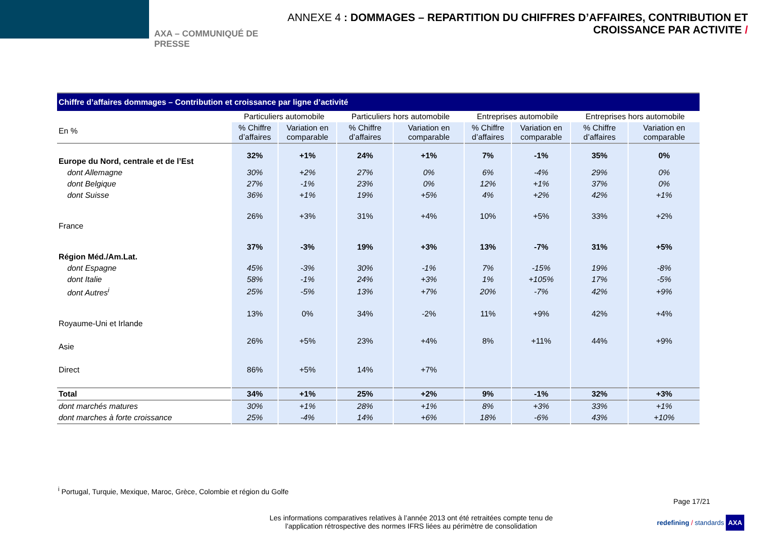AXA – COMMUNIQUÉ DE PRESSE
ANNEXE 4 : DOMMAGES – REPARTITION DU CHIFFRES D’AFFAIRES, CONTRIBUTION ET CROISSANCE PAR ACTIVITE /
| Chiffre d’affaires dommages – Contribution et croissance par ligne d’activité | | | | | | | | |
| En % | Particuliers automobile | | Particuliers hors automobile | | Entreprises automobile | | Entreprises hors automobile | |
| | % Chiffre d’affaires | Variation en comparable | % Chiffre d’affaires | Variation en comparable | % Chiffre d’affaires | Variation en comparable | % Chiffre d’affaires | Variation en comparable |
| Europe du Nord, centrale et de l’Est | 32% | +1% | 24% | +1% | 7% | -1% | 35% | 0% |
| dont Allemagne | 30% | +2% | 27% | 0% | 6% | -4% | 29% | 0% |
| dont Belgique | 27% | -1% | 23% | 0% | 12% | +1% | 37% | 0% |
| dont Suisse | 36% | +1% | 19% | +5% | 4% | +2% | 42% | +1% |
| France | 26% | +3% | 31% | +4% | 10% | +5% | 33% | +2% |
| Région Méd./Am.Lat. | 37% | -3% | 19% | +3% | 13% | -7% | 31% | +5% |
| dont Espagne | 45% | -3% | 30% | -1% | 7% | -15% | 19% | -8% |
| dont Italie | 58% | -1% | 24% | +3% | 1% | +105% | 17% | -5% |
| dont Autres<sup>i</sup> | 25% | -5% | 13% | +7% | 20% | -7% | 42% | +9% |
| Royaume-Uni et Irlande | 13% | 0% | 34% | -2% | 11% | +9% | 42% | +4% |
| Asie | 26% | +5% | 23% | +4% | 8% | +11% | 44% | +9% |
| Direct | 86% | +5% | 14% | +7% | | | | |
| Total | 34% | +1% | 25% | +2% | 9% | -1% | 32% | +3% |
| dont marchés matures | 30% | +1% | 28% | +1% | 8% | +3% | 33% | +1% |
| dont marches à forte croissance | 25% | -4% | 14% | +6% | 18% | -6% | 43% | +10% |
<sup>i</sup> Portugal, Turquie, Mexique, Maroc, Grèce, Colombie et région du Golfe
Page 17/21
Les informations comparatives relatives à l’année 2013 ont été retraitées compte tenu de l'application rétrospective des normes IFRS liées au périmètre de consolidation
redefining / standards AXA